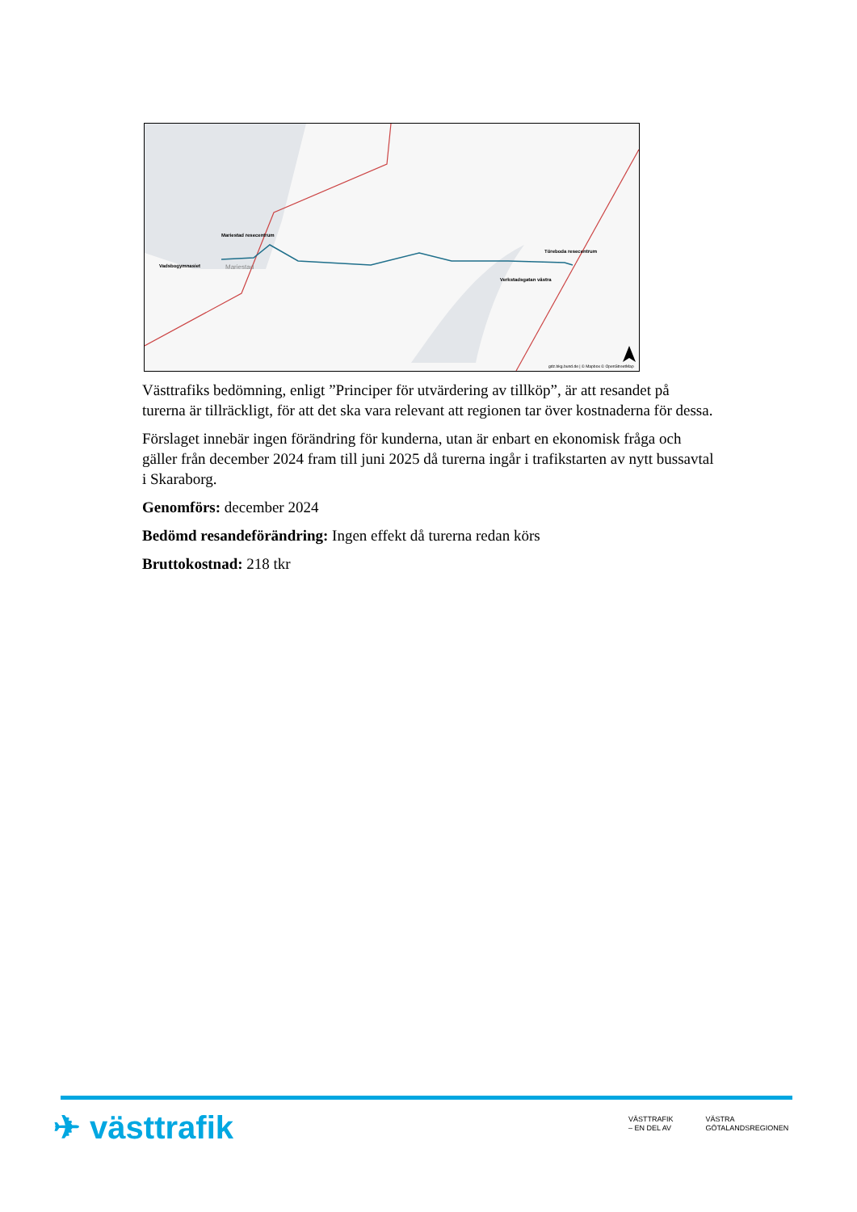Mariestad resecentrum
Vadsbogymnasiet
Mariestad
Töreboda resecentrum
Verkstadsgatan västra
gdz.bkg.bund.de | © Mapbox © OpenStreetMap
Västtrafiks bedömning, enligt ”Principer för utvärdering av tillköp”, är att resandet på turerna är tillräckligt, för att det ska vara relevant att regionen tar över kostnaderna för dessa.
Förslaget innebär ingen förändring för kunderna, utan är enbart en ekonomisk fråga och gäller från december 2024 fram till juni 2025 då turerna ingår i trafikstarten av nytt bussavtal i Skaraborg.
Genomförs: december 2024
Bedömd resandeförändring: Ingen effekt då turerna redan körs
Bruttokostnad: 218 tkr
✈ västtrafik
VÄSTTRAFIK
– EN DEL AV
VÄSTRA
GÖTALANDSREGIONEN